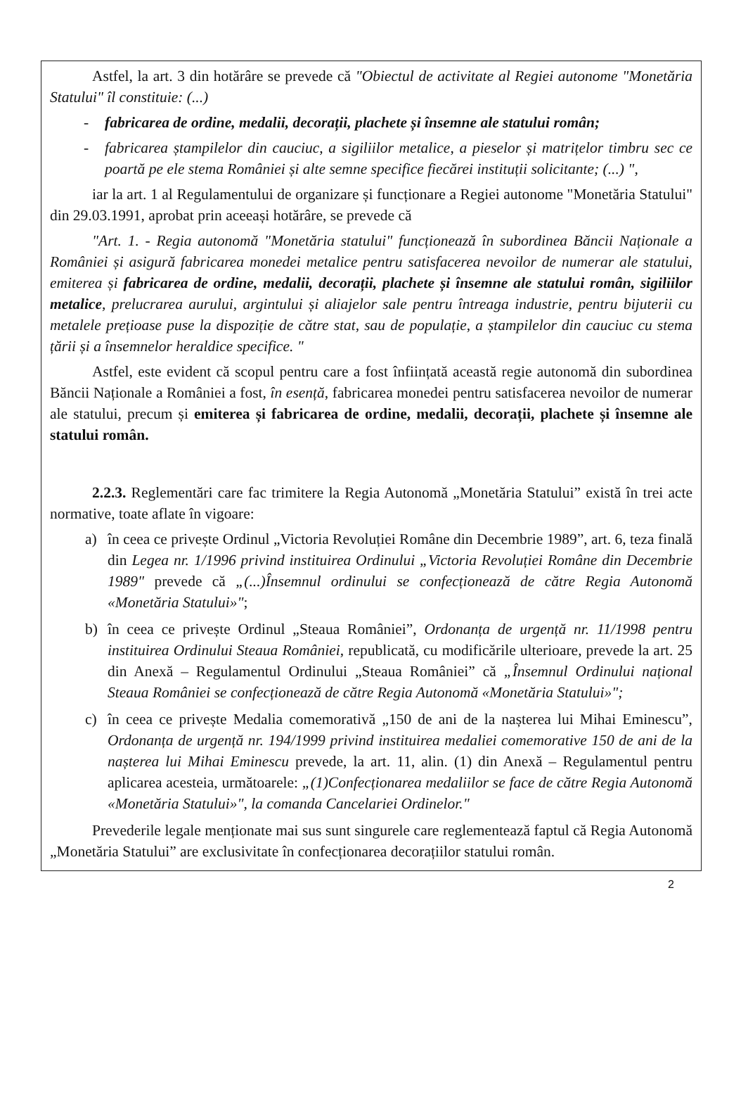Astfel, la art. 3 din hotărâre se prevede că "Obiectul de activitate al Regiei autonome "Monetăria Statului" îl constituie: (...)
- fabricarea de ordine, medalii, decorații, plachete și însemne ale statului român;
- fabricarea ștampilelor din cauciuc, a sigiliilor metalice, a pieselor și matrițelor timbru sec ce poartă pe ele stema României și alte semne specifice fiecărei instituții solicitante; (...) ",
iar la art. 1 al Regulamentului de organizare și funcționare a Regiei autonome "Monetăria Statului" din 29.03.1991, aprobat prin aceeași hotărâre, se prevede că
"Art. 1. - Regia autonomă "Monetăria statului" funcționează în subordinea Băncii Naționale a României și asigură fabricarea monedei metalice pentru satisfacerea nevoilor de numerar ale statului, emiterea și fabricarea de ordine, medalii, decorații, plachete și însemne ale statului român, sigiliilor metalice, prelucrarea aurului, argintului și aliajelor sale pentru întreaga industrie, pentru bijuterii cu metalele prețioase puse la dispoziție de către stat, sau de populație, a ștampilelor din cauciuc cu stema țării și a însemnelor heraldice specifice. "
Astfel, este evident că scopul pentru care a fost înființată această regie autonomă din subordinea Băncii Naționale a României a fost, în esență, fabricarea monedei pentru satisfacerea nevoilor de numerar ale statului, precum și emiterea și fabricarea de ordine, medalii, decorații, plachete și însemne ale statului român.
2.2.3. Reglementări care fac trimitere la Regia Autonomă „Monetăria Statului” există în trei acte normative, toate aflate în vigoare:
a) în ceea ce privește Ordinul „Victoria Revoluției Române din Decembrie 1989”, art. 6, teza finală din Legea nr. 1/1996 privind instituirea Ordinului „Victoria Revoluției Române din Decembrie 1989" prevede că „(...)Însemnul ordinului se confecționează de către Regia Autonomă «Monetăria Statului»";
b) în ceea ce privește Ordinul „Steaua României”, Ordonanța de urgență nr. 11/1998 pentru instituirea Ordinului Steaua României, republicată, cu modificările ulterioare, prevede la art. 25 din Anexă – Regulamentul Ordinului „Steaua României” că „Însemnul Ordinului național Steaua României se confecționează de către Regia Autonomă «Monetăria Statului»";
c) în ceea ce privește Medalia comemorativă „150 de ani de la nașterea lui Mihai Eminescu”, Ordonanța de urgență nr. 194/1999 privind instituirea medaliei comemorative 150 de ani de la nașterea lui Mihai Eminescu prevede, la art. 11, alin. (1) din Anexă – Regulamentul pentru aplicarea acesteia, următoarele: „(1)Confecționarea medaliilor se face de către Regia Autonomă «Monetăria Statului»", la comanda Cancelariei Ordinelor."
Prevederile legale menționate mai sus sunt singurele care reglementează faptul că Regia Autonomă „Monetăria Statului” are exclusivitate în confecționarea decorațiilor statului român.
2